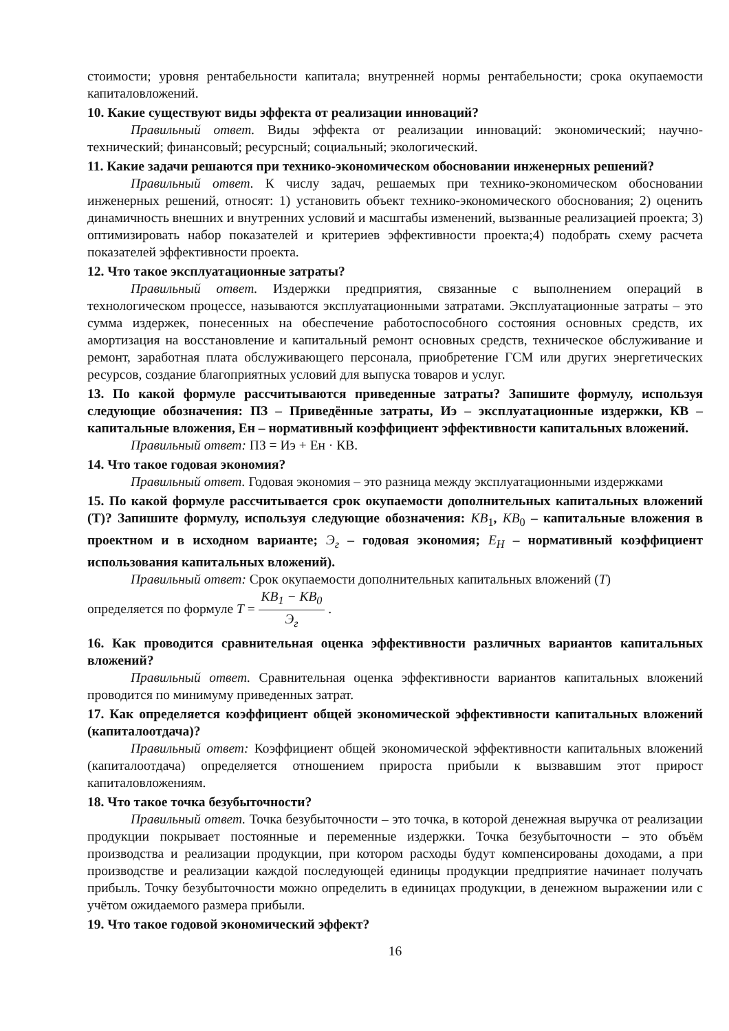стоимости; уровня рентабельности капитала; внутренней нормы рентабельности; срока окупаемости капиталовложений.
10. Какие существуют виды эффекта от реализации инноваций?
Правильный ответ. Виды эффекта от реализации инноваций: экономический; научно-технический; финансовый; ресурсный; социальный; экологический.
11. Какие задачи решаются при технико-экономическом обосновании инженерных решений?
Правильный ответ. К числу задач, решаемых при технико-экономическом обосновании инженерных решений, относят: 1) установить объект технико-экономического обоснования; 2) оценить динамичность внешних и внутренних условий и масштабы изменений, вызванные реализацией проекта; 3) оптимизировать набор показателей и критериев эффективности проекта;4) подобрать схему расчета показателей эффективности проекта.
12. Что такое эксплуатационные затраты?
Правильный ответ. Издержки предприятия, связанные с выполнением операций в технологическом процессе, называются эксплуатационными затратами. Эксплуатационные затраты – это сумма издержек, понесенных на обеспечение работоспособного состояния основных средств, их амортизация на восстановление и капитальный ремонт основных средств, техническое обслуживание и ремонт, заработная плата обслуживающего персонала, приобретение ГСМ или других энергетических ресурсов, создание благоприятных условий для выпуска товаров и услуг.
13. По какой формуле рассчитываются приведенные затраты? Запишите формулу, используя следующие обозначения: ПЗ – Приведённые затраты, Иэ – эксплуатационные издержки, КВ – капитальные вложения, Ен – нормативный коэффициент эффективности капитальных вложений.
Правильный ответ: ПЗ = Иэ + Ен · КВ.
14. Что такое годовая экономия?
Правильный ответ. Годовая экономия – это разница между эксплуатационными издержками
15. По какой формуле рассчитывается срок окупаемости дополнительных капитальных вложений (Т)? Запишите формулу, используя следующие обозначения: КВ<sub>1</sub>, КВ<sub>0</sub> – капитальные вложения в проектном и в исходном варианте; Э<sub>г</sub> – годовая экономия; E<sub>H</sub> – нормативный коэффициент использования капитальных вложений).
Правильный ответ: Срок окупаемости дополнительных капитальных вложений (Т)
определяется по формуле T = КВ<sub>1</sub> − КВ<sub>0</sub> Э<sub>г</sub> .
16. Как проводится сравнительная оценка эффективности различных вариантов капитальных вложений?
Правильный ответ. Сравнительная оценка эффективности вариантов капитальных вложений проводится по минимуму приведенных затрат.
17. Как определяется коэффициент общей экономической эффективности капитальных вложений (капиталоотдача)?
Правильный ответ: Коэффициент общей экономической эффективности капитальных вложений (капиталоотдача) определяется отношением прироста прибыли к вызвавшим этот прирост капиталовложениям.
18. Что такое точка безубыточности?
Правильный ответ. Точка безубыточности – это точка, в которой денежная выручка от реализации продукции покрывает постоянные и переменные издержки. Точка безубыточности – это объём производства и реализации продукции, при котором расходы будут компенсированы доходами, а при производстве и реализации каждой последующей единицы продукции предприятие начинает получать прибыль. Точку безубыточности можно определить в единицах продукции, в денежном выражении или с учётом ожидаемого размера прибыли.
19. Что такое годовой экономический эффект?
16